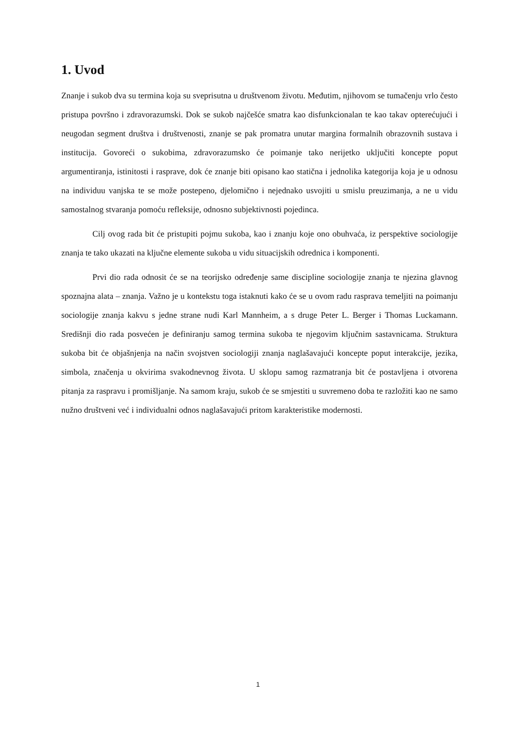1. Uvod
Znanje i sukob dva su termina koja su sveprisutna u društvenom životu. Međutim, njihovom se tumačenju vrlo često pristupa površno i zdravorazumski. Dok se sukob najčešće smatra kao disfunkcionalan te kao takav opterećujući i neugodan segment društva i društvenosti, znanje se pak promatra unutar margina formalnih obrazovnih sustava i institucija. Govoreći o sukobima, zdravorazumsko će poimanje tako nerijetko uključiti koncepte poput argumentiranja, istinitosti i rasprave, dok će znanje biti opisano kao statična i jednolika kategorija koja je u odnosu na individuu vanjska te se može postepeno, djelomično i nejednako usvojiti u smislu preuzimanja, a ne u vidu samostalnog stvaranja pomoću refleksije, odnosno subjektivnosti pojedinca.
Cilj ovog rada bit će pristupiti pojmu sukoba, kao i znanju koje ono obuhvaća, iz perspektive sociologije znanja te tako ukazati na ključne elemente sukoba u vidu situacijskih odrednica i komponenti.
Prvi dio rada odnosit će se na teorijsko određenje same discipline sociologije znanja te njezina glavnog spoznajna alata – znanja. Važno je u kontekstu toga istaknuti kako će se u ovom radu rasprava temeljiti na poimanju sociologije znanja kakvu s jedne strane nudi Karl Mannheim, a s druge Peter L. Berger i Thomas Luckamann. Središnji dio rada posvećen je definiranju samog termina sukoba te njegovim ključnim sastavnicama. Struktura sukoba bit će objašnjenja na način svojstven sociologiji znanja naglašavajući koncepte poput interakcije, jezika, simbola, značenja u okvirima svakodnevnog života. U sklopu samog razmatranja bit će postavljena i otvorena pitanja za raspravu i promišljanje. Na samom kraju, sukob će se smjestiti u suvremeno doba te razložiti kao ne samo nužno društveni već i individualni odnos naglašavajući pritom karakteristike modernosti.
1